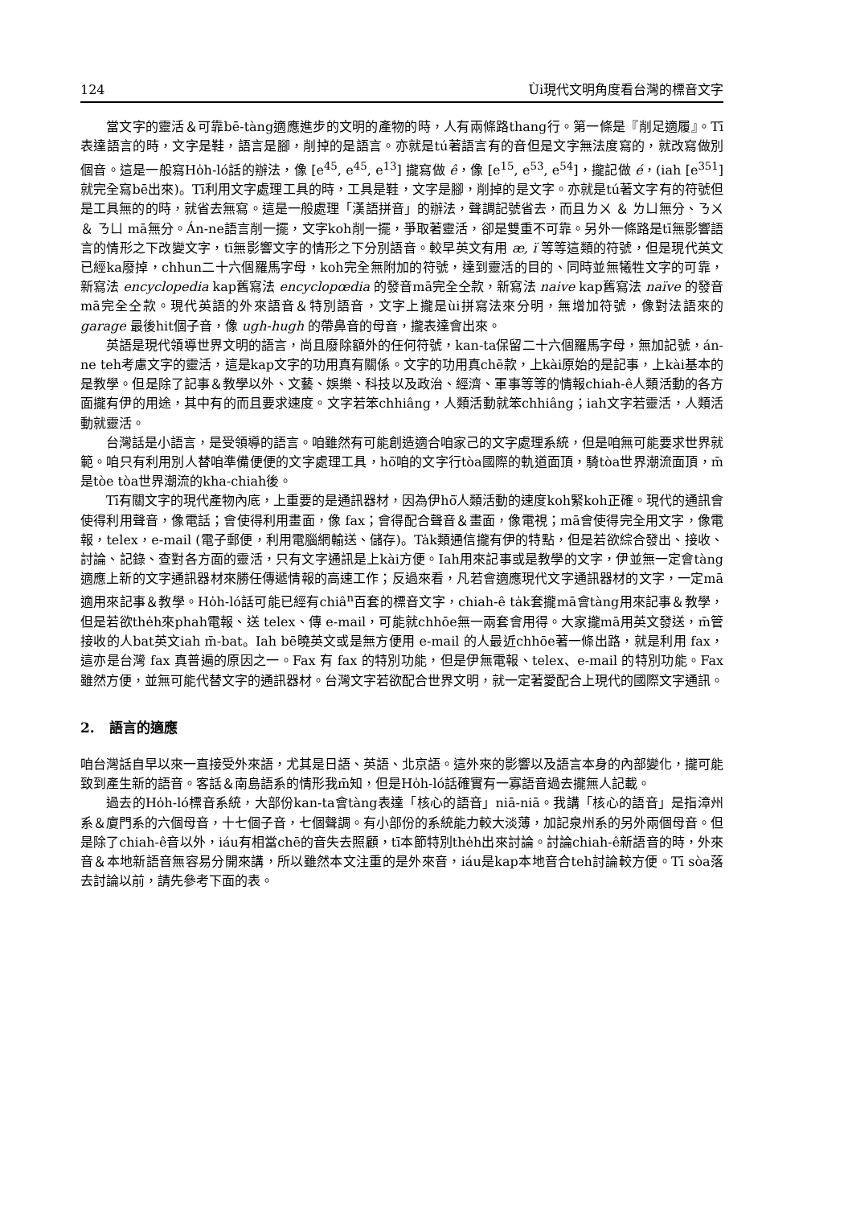124 Ùi現代文明角度看台灣的標音文字
當文字的靈活＆可靠bē-tàng適應進步的文明的產物的時，人有兩條路thang行。第一條是『削足適履』。Tī表達語言的時，文字是鞋，語言是腳，削掉的是語言。亦就是tú著語言有的音但是文字無法度寫的，就改寫做別個音。這是一般寫Ho̍h-ló話的辦法，像 [e<sup>45</sup>, e<sup>45</sup>, e<sup>13</sup>] 攏寫做 ê，像 [e<sup>15</sup>, e<sup>53</sup>, e<sup>54</sup>]，攏記做 é，(iah [e<sup>351</sup>] 就完全寫bē出來)。Tī利用文字處理工具的時，工具是鞋，文字是腳，削掉的是文字。亦就是tú著文字有的符號但是工具無的的時，就省去無寫。這是一般處理「漢語拼音」的辦法，聲調記號省去，而且ㄌㄨ ＆ ㄌㄩ無分、ㄋㄨ ＆ ㄋㄩ mā無分。Án-ne語言削一擺，文字koh削一擺，爭取著靈活，卻是雙重不可靠。另外一條路是tī無影響語言的情形之下改變文字，tī無影響文字的情形之下分別語音。較早英文有用 æ, ï 等等這類的符號，但是現代英文已經ka廢掉，chhun二十六個羅馬字母，koh完全無附加的符號，達到靈活的目的、同時並無犧牲文字的可靠，新寫法 encyclopedia kap舊寫法 encyclopœdia 的發音mā完全仝款，新寫法 naive kap舊寫法 naïve 的發音mā完全仝款。現代英語的外來語音＆特別語音，文字上攏是ùi拼寫法來分明，無增加符號，像對法語來的 garage 最後hit個子音，像 ugh-hugh 的帶鼻音的母音，攏表達會出來。
英語是現代領導世界文明的語言，尚且廢除額外的任何符號，kan-ta保留二十六個羅馬字母，無加記號，án-ne teh考慮文字的靈活，這是kap文字的功用真有關係。文字的功用真chē款，上kài原始的是記事，上kài基本的是教學。但是除了記事＆教學以外、文藝、娛樂、科技以及政治、經濟、軍事等等的情報chiah-ê人類活動的各方面攏有伊的用途，其中有的而且要求速度。文字若笨chhiâng，人類活動就笨chhiâng；iah文字若靈活，人類活動就靈活。
台灣話是小語言，是受領導的語言。咱雖然有可能創造適合咱家己的文字處理系統，但是咱無可能要求世界就範。咱只有利用別人替咱準備便便的文字處理工具，hō͘咱的文字行tòa國際的軌道面頂，騎tòa世界潮流面頂，m̄是tòe tòa世界潮流的kha-chiah後。
Tī有關文字的現代產物內底，上重要的是通訊器材，因為伊hō͘人類活動的速度koh緊koh正確。現代的通訊會使得利用聲音，像電話；會使得利用畫面，像 fax；會得配合聲音＆畫面，像電視；mā會使得完全用文字，像電報，telex，e-mail (電子郵便，利用電腦網輸送、儲存)。Ta̍k類通信攏有伊的特點，但是若欲綜合發出、接收、討論、記錄、查對各方面的靈活，只有文字通訊是上kài方便。Iah用來記事或是教學的文字，伊並無一定會tàng適應上新的文字通訊器材來勝任傳遞情報的高速工作；反過來看，凡若會適應現代文字通訊器材的文字，一定mā適用來記事＆教學。Ho̍h-ló話可能已經有chiâ<sup>n</sup>百套的標音文字，chiah-ê ta̍k套攏mā會tàng用來記事＆教學，但是若欲the̍h來phah電報、送 telex、傳 e-mail，可能就chhōe無一兩套會用得。大家攏mā用英文發送，m̄管接收的人bat英文iah m̄-bat。Iah bē曉英文或是無方便用 e-mail 的人最近chhōe著一條出路，就是利用 fax，這亦是台灣 fax 真普遍的原因之一。Fax 有 fax 的特別功能，但是伊無電報、telex、e-mail 的特別功能。Fax 雖然方便，並無可能代替文字的通訊器材。台灣文字若欲配合世界文明，就一定著愛配合上現代的國際文字通訊。
2. 語言的適應
咱台灣話自早以來一直接受外來語，尤其是日語、英語、北京語。這外來的影響以及語言本身的內部變化，攏可能致到產生新的語音。客話＆南島語系的情形我m̄知，但是Ho̍h-ló話確實有一寡語音過去攏無人記載。
過去的Ho̍h-ló標音系統，大部份kan-ta會tàng表達「核心的語音」niā-niā。我講「核心的語音」是指漳州系＆廈門系的六個母音，十七個子音，七個聲調。有小部份的系統能力較大淡薄，加記泉州系的另外兩個母音。但是除了chiah-ê音以外，iáu有相當chē的音失去照顧，tī本節特別the̍h出來討論。討論chiah-ê新語音的時，外來音＆本地新語音無容易分開來講，所以雖然本文注重的是外來音，iáu是kap本地音合teh討論較方便。Tī sòa落去討論以前，請先參考下面的表。